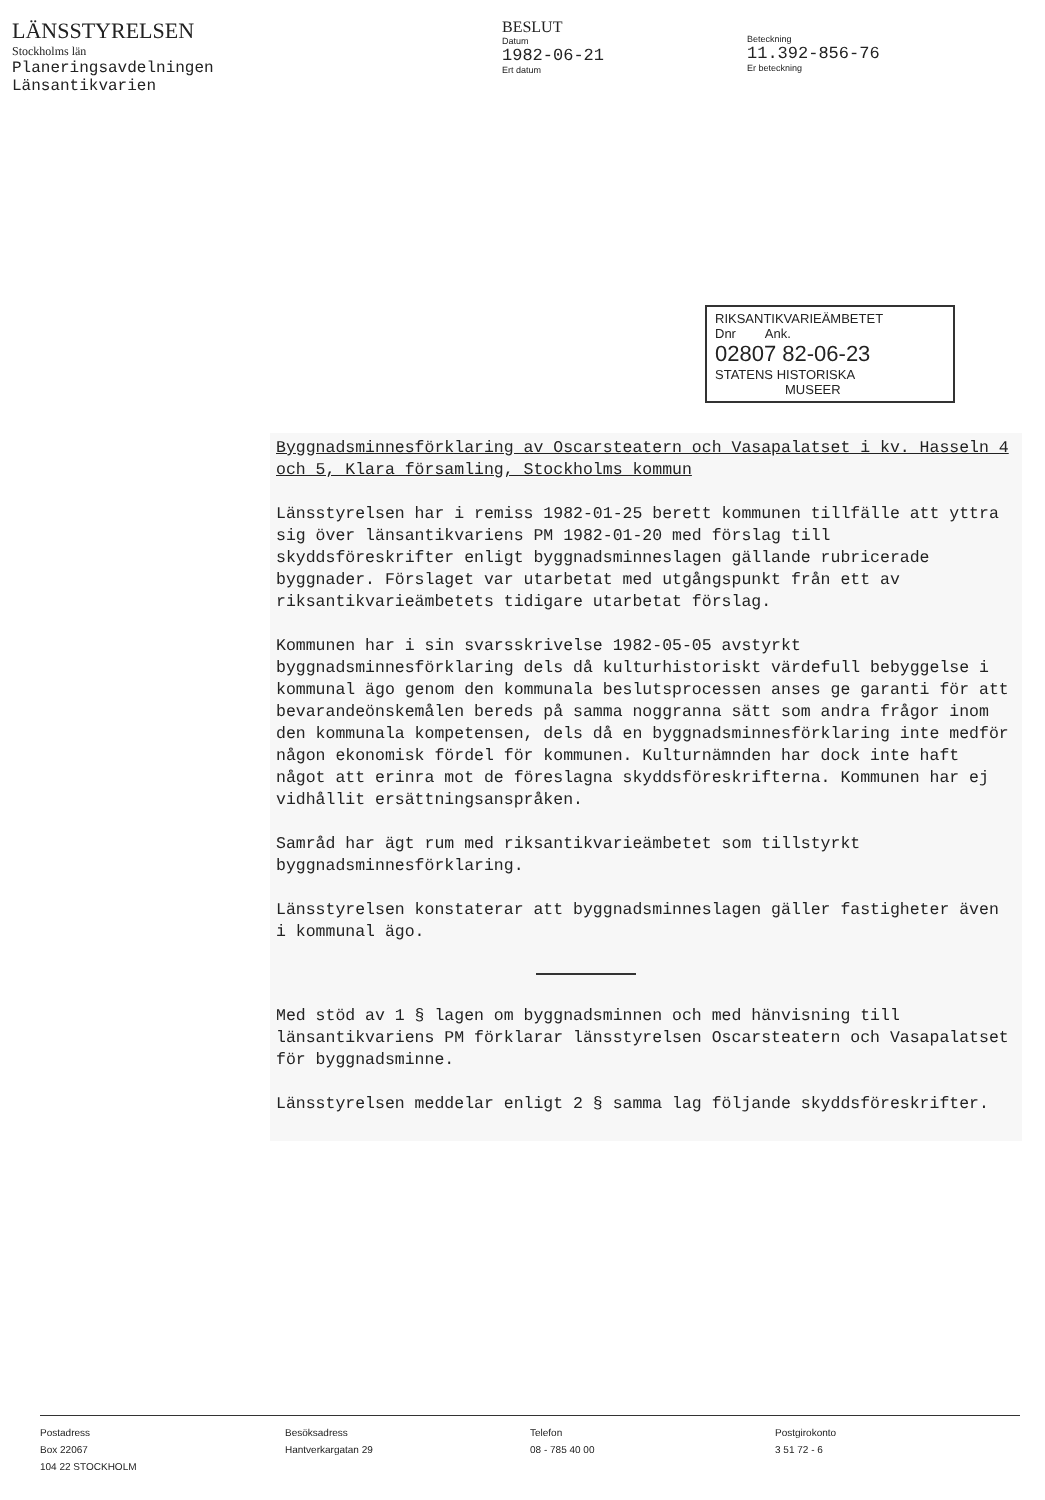LÄNSSTYRELSEN
Stockholms län
Planeringsavdelningen
Länsantikvarien
BESLUT
Datum
1982-06-21
Ert datum
Beteckning
11.392-856-76
Er beteckning
RIKSANTIKVARIEÄMBETET
Dnr Ank.
02807 82-06-23
STATENS HISTORISKA
MUSEER
Byggnadsminnesförklaring av Oscarsteatern och Vasapalatset i kv. Hasseln 4 och 5, Klara församling, Stockholms kommun
Länsstyrelsen har i remiss 1982-01-25 berett kommunen tillfälle att yttra sig över länsantikvariens PM 1982-01-20 med förslag till skyddsföreskrifter enligt byggnadsminneslagen gällande rubricerade byggnader. Förslaget var utarbetat med utgångspunkt från ett av riksantikvarieämbetets tidigare utarbetat förslag.
Kommunen har i sin svarsskrivelse 1982-05-05 avstyrkt byggnadsminnesförklaring dels då kulturhistoriskt värdefull bebyggelse i kommunal ägo genom den kommunala beslutsprocessen anses ge garanti för att bevarandeönskemålen bereds på samma noggranna sätt som andra frågor inom den kommunala kompetensen, dels då en byggnadsminnesförklaring inte medför någon ekonomisk fördel för kommunen. Kulturnämnden har dock inte haft något att erinra mot de föreslagna skyddsföreskrifterna. Kommunen har ej vidhållit ersättningsanspråken.
Samråd har ägt rum med riksantikvarieämbetet som tillstyrkt byggnadsminnesförklaring.
Länsstyrelsen konstaterar att byggnadsminneslagen gäller fastigheter även i kommunal ägo.
Med stöd av 1 § lagen om byggnadsminnen och med hänvisning till länsantikvariens PM förklarar länsstyrelsen Oscarsteatern och Vasapalatset för byggnadsminne.
Länsstyrelsen meddelar enligt 2 § samma lag följande skyddsföreskrifter.
Postadress
Box 22067
104 22 STOCKHOLM
Besöksadress
Hantverkargatan 29
Telefon
08 - 785 40 00
Postgirokonto
3 51 72 - 6